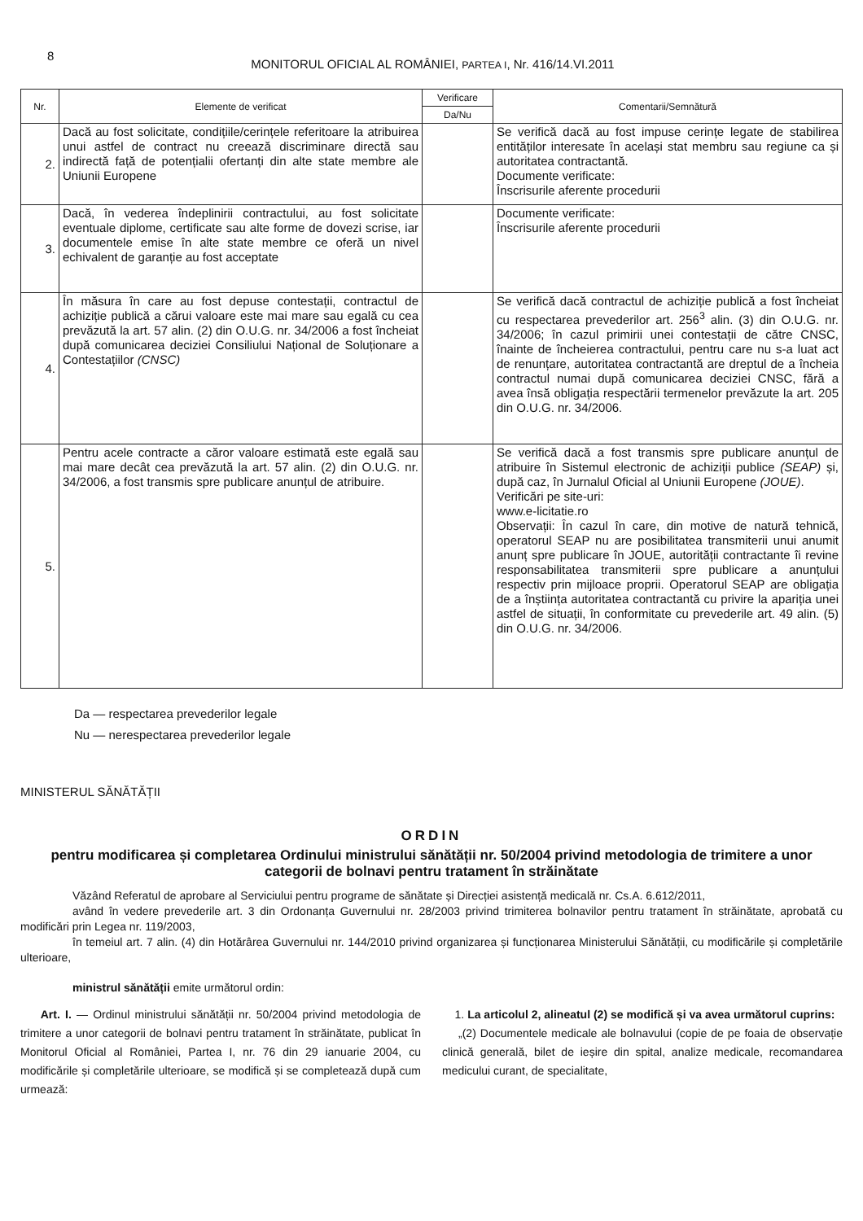8 MONITORUL OFICIAL AL ROMÂNIEI, PARTEA I, Nr. 416/14.VI.2011
| Nr. | Elemente de verificat | Verificare | Comentarii/Semnătură |
| --- | --- | --- | --- |
| | | Da/Nu | |
| 2. | Dacă au fost solicitate, condițiile/cerințele referitoare la atribuirea unui astfel de contract nu creează discriminare directă sau indirectă față de potențialii ofertanți din alte state membre ale Uniunii Europene | | Se verifică dacă au fost impuse cerințe legate de stabilirea entităților interesate în același stat membru sau regiune ca și autoritatea contractantă. Documente verificate: Înscrisurile aferente procedurii |
| 3. | Dacă, în vederea îndeplinirii contractului, au fost solicitate eventuale diplome, certificate sau alte forme de dovezi scrise, iar documentele emise în alte state membre ce oferă un nivel echivalent de garanție au fost acceptate | | Documente verificate: Înscrisurile aferente procedurii |
| 4. | În măsura în care au fost depuse contestații, contractul de achiziție publică a cărui valoare este mai mare sau egală cu cea prevăzută la art. 57 alin. (2) din O.U.G. nr. 34/2006 a fost încheiat după comunicarea deciziei Consiliului Național de Soluționare a Contestațiilor (CNSC) | | Se verifică dacă contractul de achiziție publică a fost încheiat cu respectarea prevederilor art. 256<sup>3</sup> alin. (3) din O.U.G. nr. 34/2006; în cazul primirii unei contestații de către CNSC, înainte de încheierea contractului, pentru care nu s-a luat act de renunțare, autoritatea contractantă are dreptul de a încheia contractul numai după comunicarea deciziei CNSC, fără a avea însă obligația respectării termenelor prevăzute la art. 205 din O.U.G. nr. 34/2006. |
| 5. | Pentru acele contracte a căror valoare estimată este egală sau mai mare decât cea prevăzută la art. 57 alin. (2) din O.U.G. nr. 34/2006, a fost transmis spre publicare anunțul de atribuire. | | Se verifică dacă a fost transmis spre publicare anunțul de atribuire în Sistemul electronic de achiziții publice (SEAP) și, după caz, în Jurnalul Oficial al Uniunii Europene (JOUE) . Verificări pe site-uri: www.e-licitatie.ro Observații: În cazul în care, din motive de natură tehnică, operatorul SEAP nu are posibilitatea transmiterii unui anumit anunț spre publicare în JOUE, autorității contractante îi revine responsabilitatea transmiterii spre publicare a anunțului respectiv prin mijloace proprii. Operatorul SEAP are obligația de a înștiința autoritatea contractantă cu privire la apariția unei astfel de situații, în conformitate cu prevederile art. 49 alin. (5) din O.U.G. nr. 34/2006. |
Da — respectarea prevederilor legale
Nu — nerespectarea prevederilor legale
MINISTERUL SĂNĂTĂȚII
ORDIN
pentru modificarea și completarea Ordinului ministrului sănătății nr. 50/2004 privind metodologia de trimitere a unor categorii de bolnavi pentru tratament în străinătate
Văzând Referatul de aprobare al Serviciului pentru programe de sănătate și Direcției asistență medicală nr. Cs.A. 6.612/2011,
având în vedere prevederile art. 3 din Ordonanța Guvernului nr. 28/2003 privind trimiterea bolnavilor pentru tratament în străinătate, aprobată cu modificări prin Legea nr. 119/2003,
în temeiul art. 7 alin. (4) din Hotărârea Guvernului nr. 144/2010 privind organizarea și funcționarea Ministerului Sănătății, cu modificările și completările ulterioare,
ministrul sănătății emite următorul ordin:
Art. I. — Ordinul ministrului sănătății nr. 50/2004 privind metodologia de trimitere a unor categorii de bolnavi pentru tratament în străinătate, publicat în Monitorul Oficial al României, Partea I, nr. 76 din 29 ianuarie 2004, cu modificările și completările ulterioare, se modifică și se completează după cum urmează:
1. La articolul 2, alineatul (2) se modifică și va avea următorul cuprins:
„(2) Documentele medicale ale bolnavului (copie de pe foaia de observație clinică generală, bilet de ieșire din spital, analize medicale, recomandarea medicului curant, de specialitate,